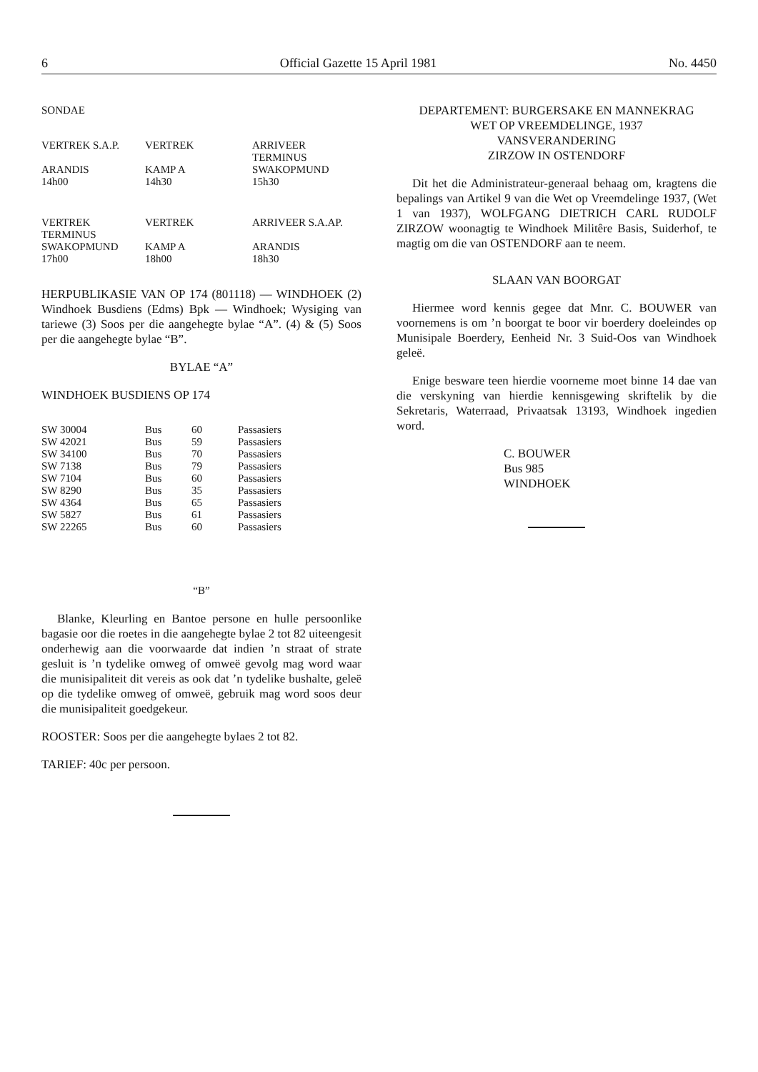6 Official Gazette 15 April 1981 No. 4450
SONDAE
| VERTREK S.A.P. | VERTREK | ARRIVEER TERMINUS |
| ARANDIS 14h00 | KAMP A 14h30 | SWAKOPMUND 15h30 |
| VERTREK TERMINUS | VERTREK | ARRIVEER S.A.AP. |
| SWAKOPMUND 17h00 | KAMP A 18h00 | ARANDIS 18h30 |
HERPUBLIKASIE VAN OP 174 (801118) — WINDHOEK (2) Windhoek Busdiens (Edms) Bpk — Windhoek; Wysiging van tariewe (3) Soos per die aangehegte bylae “A”. (4) & (5) Soos per die aangehegte bylae “B”.
BYLAE “A”
WINDHOEK BUSDIENS OP 174
| SW 30004 | Bus | 60 | Passasiers |
| SW 42021 | Bus | 59 | Passasiers |
| SW 34100 | Bus | 70 | Passasiers |
| SW 7138 | Bus | 79 | Passasiers |
| SW 7104 | Bus | 60 | Passasiers |
| SW 8290 | Bus | 35 | Passasiers |
| SW 4364 | Bus | 65 | Passasiers |
| SW 5827 | Bus | 61 | Passasiers |
| SW 22265 | Bus | 60 | Passasiers |
“B”
Blanke, Kleurling en Bantoe persone en hulle persoonlike bagasie oor die roetes in die aangehegte bylae 2 tot 82 uiteengesit onderhewig aan die voorwaarde dat indien ’n straat of strate gesluit is ’n tydelike omweg of omweë gevolg mag word waar die munisipaliteit dit vereis as ook dat ’n tydelike bushalte, geleë op die tydelike omweg of omweë, gebruik mag word soos deur die munisipaliteit goedgekeur.
ROOSTER: Soos per die aangehegte bylaes 2 tot 82.
TARIEF: 40c per persoon.
DEPARTEMENT: BURGERSAKE EN MANNEKRAG
WET OP VREEMDELINGE, 1937
VANSVERANDERING
ZIRZOW IN OSTENDORF
Dit het die Administrateur-generaal behaag om, kragtens die bepalings van Artikel 9 van die Wet op Vreemdelinge 1937, (Wet 1 van 1937), WOLFGANG DIETRICH CARL RUDOLF ZIRZOW woonagtig te Windhoek Militêre Basis, Suiderhof, te magtig om die van OSTENDORF aan te neem.
SLAAN VAN BOORGAT
Hiermee word kennis gegee dat Mnr. C. BOUWER van voornemens is om ’n boorgat te boor vir boerdery doeleindes op Munisipale Boerdery, Eenheid Nr. 3 Suid-Oos van Windhoek geleë.
Enige besware teen hierdie voorneme moet binne 14 dae van die verskyning van hierdie kennisgewing skriftelik by die Sekretaris, Waterraad, Privaatsak 13193, Windhoek ingedien word.
C. BOUWER
Bus 985
WINDHOEK